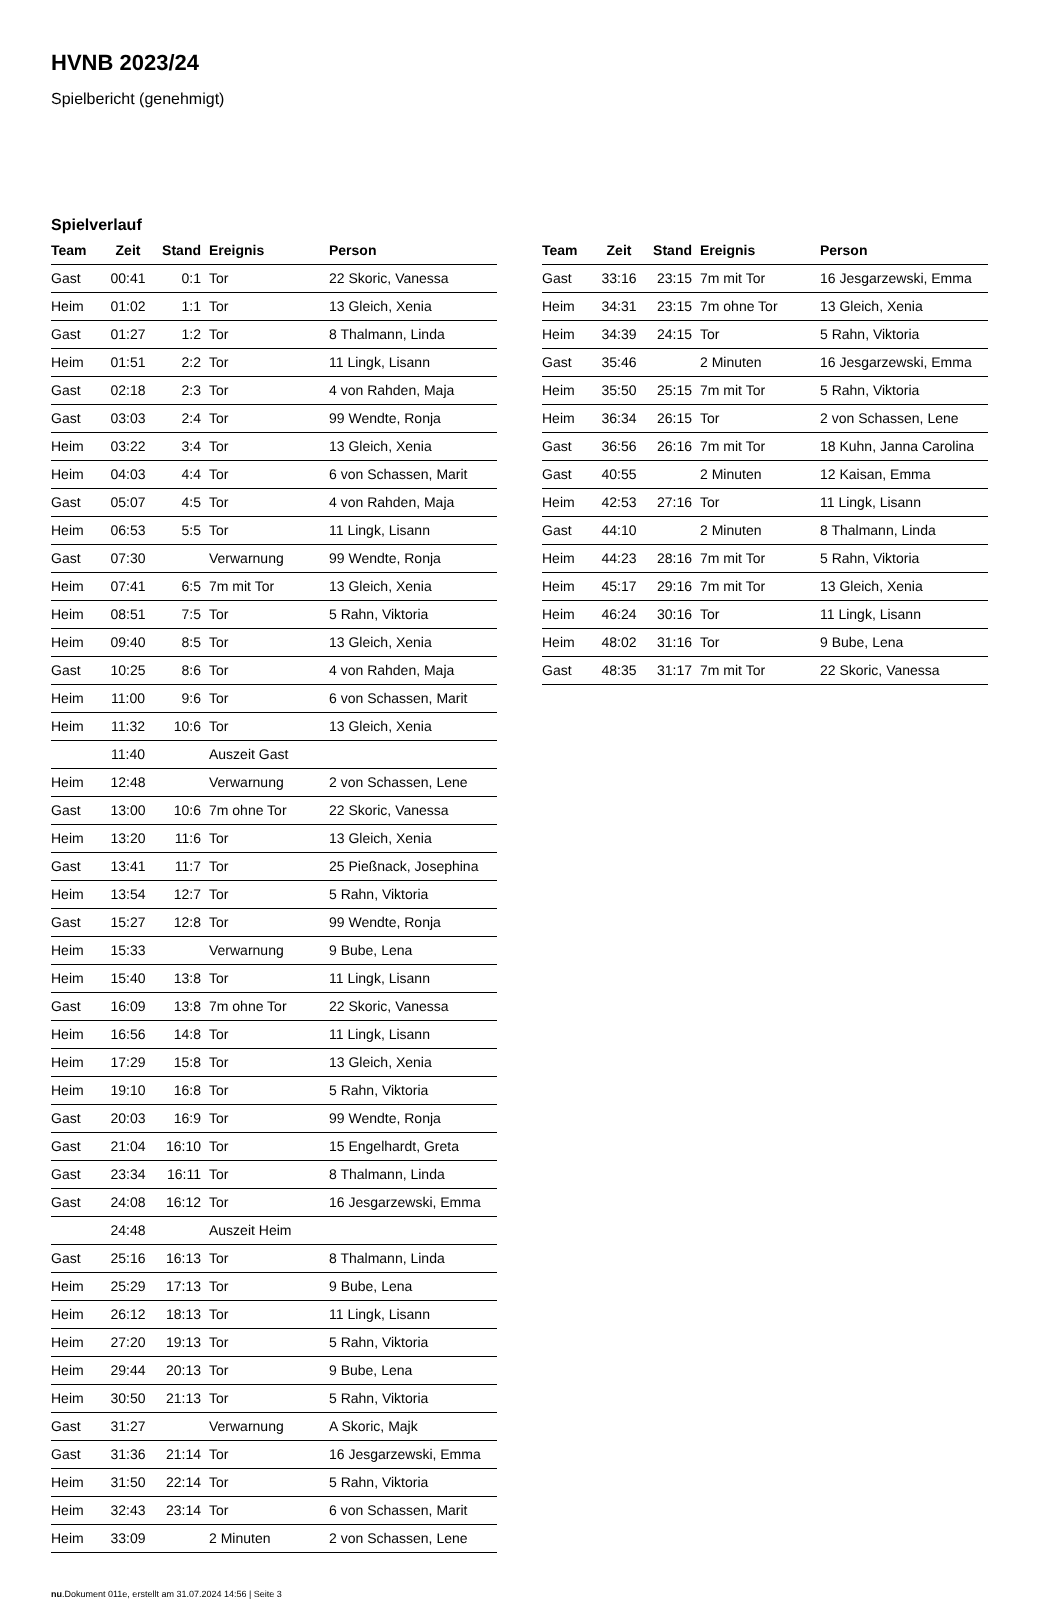HVNB 2023/24
Spielbericht (genehmigt)
Spielverlauf
| Team | Zeit | Stand | Ereignis | Person |
| --- | --- | --- | --- | --- |
| Gast | 00:41 | 0:1 | Tor | 22 Skoric, Vanessa |
| Heim | 01:02 | 1:1 | Tor | 13 Gleich, Xenia |
| Gast | 01:27 | 1:2 | Tor | 8 Thalmann, Linda |
| Heim | 01:51 | 2:2 | Tor | 11 Lingk, Lisann |
| Gast | 02:18 | 2:3 | Tor | 4 von Rahden, Maja |
| Gast | 03:03 | 2:4 | Tor | 99 Wendte, Ronja |
| Heim | 03:22 | 3:4 | Tor | 13 Gleich, Xenia |
| Heim | 04:03 | 4:4 | Tor | 6 von Schassen, Marit |
| Gast | 05:07 | 4:5 | Tor | 4 von Rahden, Maja |
| Heim | 06:53 | 5:5 | Tor | 11 Lingk, Lisann |
| Gast | 07:30 | | Verwarnung | 99 Wendte, Ronja |
| Heim | 07:41 | 6:5 | 7m mit Tor | 13 Gleich, Xenia |
| Heim | 08:51 | 7:5 | Tor | 5 Rahn, Viktoria |
| Heim | 09:40 | 8:5 | Tor | 13 Gleich, Xenia |
| Gast | 10:25 | 8:6 | Tor | 4 von Rahden, Maja |
| Heim | 11:00 | 9:6 | Tor | 6 von Schassen, Marit |
| Heim | 11:32 | 10:6 | Tor | 13 Gleich, Xenia |
| | 11:40 | | Auszeit Gast | |
| Heim | 12:48 | | Verwarnung | 2 von Schassen, Lene |
| Gast | 13:00 | 10:6 | 7m ohne Tor | 22 Skoric, Vanessa |
| Heim | 13:20 | 11:6 | Tor | 13 Gleich, Xenia |
| Gast | 13:41 | 11:7 | Tor | 25 Pießnack, Josephina |
| Heim | 13:54 | 12:7 | Tor | 5 Rahn, Viktoria |
| Gast | 15:27 | 12:8 | Tor | 99 Wendte, Ronja |
| Heim | 15:33 | | Verwarnung | 9 Bube, Lena |
| Heim | 15:40 | 13:8 | Tor | 11 Lingk, Lisann |
| Gast | 16:09 | 13:8 | 7m ohne Tor | 22 Skoric, Vanessa |
| Heim | 16:56 | 14:8 | Tor | 11 Lingk, Lisann |
| Heim | 17:29 | 15:8 | Tor | 13 Gleich, Xenia |
| Heim | 19:10 | 16:8 | Tor | 5 Rahn, Viktoria |
| Gast | 20:03 | 16:9 | Tor | 99 Wendte, Ronja |
| Gast | 21:04 | 16:10 | Tor | 15 Engelhardt, Greta |
| Gast | 23:34 | 16:11 | Tor | 8 Thalmann, Linda |
| Gast | 24:08 | 16:12 | Tor | 16 Jesgarzewski, Emma |
| | 24:48 | | Auszeit Heim | |
| Gast | 25:16 | 16:13 | Tor | 8 Thalmann, Linda |
| Heim | 25:29 | 17:13 | Tor | 9 Bube, Lena |
| Heim | 26:12 | 18:13 | Tor | 11 Lingk, Lisann |
| Heim | 27:20 | 19:13 | Tor | 5 Rahn, Viktoria |
| Heim | 29:44 | 20:13 | Tor | 9 Bube, Lena |
| Heim | 30:50 | 21:13 | Tor | 5 Rahn, Viktoria |
| Gast | 31:27 | | Verwarnung | A Skoric, Majk |
| Gast | 31:36 | 21:14 | Tor | 16 Jesgarzewski, Emma |
| Heim | 31:50 | 22:14 | Tor | 5 Rahn, Viktoria |
| Heim | 32:43 | 23:14 | Tor | 6 von Schassen, Marit |
| Heim | 33:09 | | 2 Minuten | 2 von Schassen, Lene |
| Team | Zeit | Stand | Ereignis | Person |
| --- | --- | --- | --- | --- |
| Gast | 33:16 | 23:15 | 7m mit Tor | 16 Jesgarzewski, Emma |
| Heim | 34:31 | 23:15 | 7m ohne Tor | 13 Gleich, Xenia |
| Heim | 34:39 | 24:15 | Tor | 5 Rahn, Viktoria |
| Gast | 35:46 | | 2 Minuten | 16 Jesgarzewski, Emma |
| Heim | 35:50 | 25:15 | 7m mit Tor | 5 Rahn, Viktoria |
| Heim | 36:34 | 26:15 | Tor | 2 von Schassen, Lene |
| Gast | 36:56 | 26:16 | 7m mit Tor | 18 Kuhn, Janna Carolina |
| Gast | 40:55 | | 2 Minuten | 12 Kaisan, Emma |
| Heim | 42:53 | 27:16 | Tor | 11 Lingk, Lisann |
| Gast | 44:10 | | 2 Minuten | 8 Thalmann, Linda |
| Heim | 44:23 | 28:16 | 7m mit Tor | 5 Rahn, Viktoria |
| Heim | 45:17 | 29:16 | 7m mit Tor | 13 Gleich, Xenia |
| Heim | 46:24 | 30:16 | Tor | 11 Lingk, Lisann |
| Heim | 48:02 | 31:16 | Tor | 9 Bube, Lena |
| Gast | 48:35 | 31:17 | 7m mit Tor | 22 Skoric, Vanessa |
nu.Dokument 011e, erstellt am 31.07.2024 14:56 | Seite 3